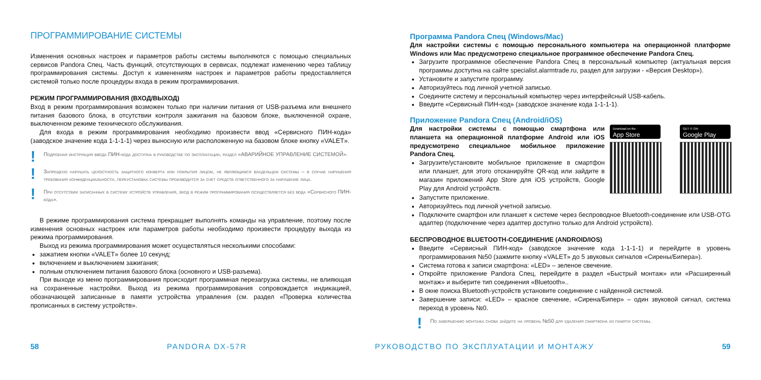ПРОГРАММИРОВАНИЕ СИСТЕМЫ
Изменения основных настроек и параметров работы системы выполняются с помощью специальных сервисов Pandora Спец. Часть функций, отсутствующих в сервисах, подлежат изменению через таблицу программирования системы. Доступ к изменениям настроек и параметров работы предоставляется системой только после процедуры входа в режим программирования.
РЕЖИМ ПРОГРАММИРОВАНИЯ (ВХОД/ВЫХОД)
Вход в режим программирования возможен только при наличии питания от USB-разъема или внешнего питания базового блока, в отсутствии контроля зажигания на базовом блоке, выключенной охране, выключенном режиме технического обслуживания.
Для входа в режим программирования необходимо произвести ввод «Сервисного ПИН-кода» (заводское значение кода 1-1-1-1) через выносную или расположенную на базовом блоке кнопку «VALET».
!
Подробная инструкция ввода ПИН-кода доступна в руководстве по эксплуатации, раздел «АВАРИЙНОЕ УПРАВЛЕНИЕ СИСТЕМОЙ».
!
Запрещено нарушать целостность защитного конверта или покрытия лицом, не являющимся владельцем системы – в случае нарушения требования конфиденциальности, переустановка системы производится за счёт средств ответственного за нарушение лица.
!
При отсутствии записанных в систему устройств управления, вход в режим программирования осуществляется без вода «Сервисного ПИН-кода».
В режиме программирования система прекращает выполнять команды на управление, поэтому после изменения основных настроек или параметров работы необходимо произвести процедуру выхода из режима программирования.
Выход из режима программирования может осуществляться несколькими способами:
зажатием кнопки «VALET» более 10 секунд;
включением и выключением зажигания;
полным отключением питания базового блока (основного и USB-разъема).
При выходе из меню программирования происходит программная перезагрузка системы, не влияющая на сохраненные настройки. Выход из режима программирования сопровождается индикацией, обозначающей записанные в памяти устройства управления (см. раздел «Проверка количества прописанных в систему устройств».
Программа Pandora Спец (Windows/Mac)
Для настройки системы с помощью персонального компьютера на операционной платформе Windows или Mac предусмотрено специальное программное обеспечение Pandora Спец.
Загрузите программное обеспечение Pandora Спец в персональный компьютер (актуальная версия программы доступна на сайте specialist.alarmtrade.ru, раздел для загрузки - «Версия Desktop»).
Установите и запустите программу.
Авторизуйтесь под личной учетной записью.
Соедините систему и персональный компьютер через интерфейсный USB-кабель.
Введите «Сервисный ПИН-код» (заводское значение кода 1-1-1-1).
Приложение Pandora Спец (Android/iOS)
Для настройки системы с помощью смартфона или планшета на операционной платформе Android или iOS предусмотрено специальное мобильное приложение Pandora Спец.
Загрузите/установите мобильное приложение в смартфон или планшет, для этого отсканируйте QR-код или зайдите в магазин приложений App Store для iOS устройств, Google Play для Android устройств.
Download on the
App Store
GET IT ON
Google Play
Запустите приложение.
Авторизуйтесь под личной учетной записью.
Подключите смартфон или планшет к системе через беспроводное Bluetooth-соединение или USB-OTG адаптер (подключение через адаптер доступно только для Android устройств).
БЕСПРОВОДНОЕ BLUETOOTH-СОЕДИНЕНИЕ (ANDROID/IOS)
Введите «Сервисный ПИН-код» (заводское значение кода 1-1-1-1) и перейдите в уровень программирования №50 (зажмите кнопку «VALET» до 5 звуковых сигналов «Сирены/Бипера»).
Система готова к записи смартфона: «LED» – зеленое свечение.
Откройте приложение Pandora Спец, перейдите в раздел «Быстрый монтаж» или «Расширенный монтаж» и выберите тип соединения «Bluetooth»..
В окне поиска Bluetooth-устройств установите соединение с найденной системой.
Завершение записи: «LED» – красное свечение, «Сирена/Бипер» – один звуковой сигнал, система переход в уровень №0.
!
По завершению монтажа снова зайдите на уровень №50 для удаления смартфона из памяти системы.
58 PANDORA DX-57R РУКОВОДСТВО ПО ЭКСПЛУАТАЦИИ И МОНТАЖУ 59